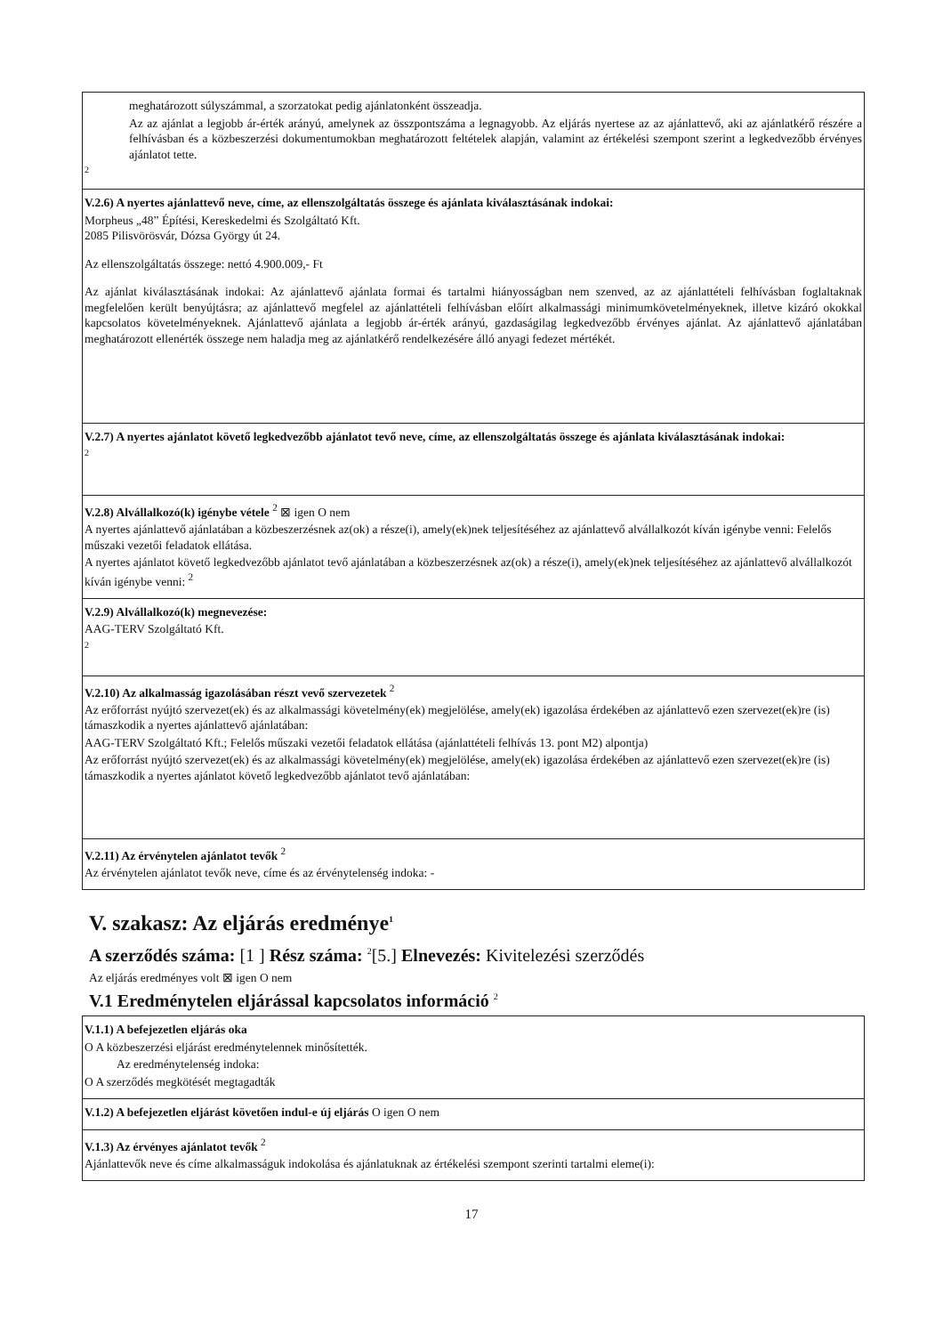meghatározott súlyszámmal, a szorzatokat pedig ajánlatonként összeadja.
Az az ajánlat a legjobb ár-érték arányú, amelynek az összpontszáma a legnagyobb. Az eljárás nyertese az az ajánlattevő, aki az ajánlatkérő részére a felhívásban és a közbeszerzési dokumentumokban meghatározott feltételek alapján, valamint az értékelési szempont szerint a legkedvezőbb érvényes ajánlatot tette.
2
V.2.6) A nyertes ajánlattevő neve, címe, az ellenszolgáltatás összege és ajánlata kiválasztásának indokai:
Morpheus „48” Építési, Kereskedelmi és Szolgáltató Kft.
2085 Pilisvörösvár, Dózsa György út 24.
Az ellenszolgáltatás összege: nettó 4.900.009,- Ft
Az ajánlat kiválasztásának indokai: Az ajánlattevő ajánlata formai és tartalmi hiányosságban nem szenved, az az ajánlattételi felhívásban foglaltaknak megfelelően került benyújtásra; az ajánlattevő megfelel az ajánlattételi felhívásban előírt alkalmassági minimumkövetelményeknek, illetve kizáró okokkal kapcsolatos követelményeknek. Ajánlattevő ajánlata a legjobb ár-érték arányú, gazdaságilag legkedvezőbb érvényes ajánlat. Az ajánlattevő ajánlatában meghatározott ellenérték összege nem haladja meg az ajánlatkérő rendelkezésére álló anyagi fedezet mértékét.
V.2.7) A nyertes ajánlatot követő legkedvezőbb ajánlatot tevő neve, címe, az ellenszolgáltatás összege és ajánlata kiválasztásának indokai:
2
V.2.8) Alvállalkozó(k) igénybe vétele <sup>2</sup> ⊠ igen O nem
A nyertes ajánlattevő ajánlatában a közbeszerzésnek az(ok) a része(i), amely(ek)nek teljesítéséhez az ajánlattevő alvállalkozót kíván igénybe venni: Felelős műszaki vezetői feladatok ellátása.
A nyertes ajánlatot követő legkedvezőbb ajánlatot tevő ajánlatában a közbeszerzésnek az(ok) a része(i), amely(ek)nek teljesítéséhez az ajánlattevő alvállalkozót kíván igénybe venni: <sup>2</sup>
V.2.9) Alvállalkozó(k) megnevezése:
AAG-TERV Szolgáltató Kft.
2
V.2.10) Az alkalmasság igazolásában részt vevő szervezetek <sup>2</sup>
Az erőforrást nyújtó szervezet(ek) és az alkalmassági követelmény(ek) megjelölése, amely(ek) igazolása érdekében az ajánlattevő ezen szervezet(ek)re (is) támaszkodik a nyertes ajánlattevő ajánlatában:
AAG-TERV Szolgáltató Kft.; Felelős műszaki vezetői feladatok ellátása (ajánlattételi felhívás 13. pont M2) alpontja)
Az erőforrást nyújtó szervezet(ek) és az alkalmassági követelmény(ek) megjelölése, amely(ek) igazolása érdekében az ajánlattevő ezen szervezet(ek)re (is) támaszkodik a nyertes ajánlatot követő legkedvezőbb ajánlatot tevő ajánlatában:
V.2.11) Az érvénytelen ajánlatot tevők <sup>2</sup>
Az érvénytelen ajánlatot tevők neve, címe és az érvénytelenség indoka: -
V. szakasz: Az eljárás eredménye<sup>1</sup>
A szerződés száma: [1 ] Rész száma: <sup>2</sup>[5.] Elnevezés: Kivitelezési szerződés
Az eljárás eredményes volt ⊠ igen O nem
V.1 Eredménytelen eljárással kapcsolatos információ <sup>2</sup>
V.1.1) A befejezetlen eljárás oka
O A közbeszerzési eljárást eredménytelennek minősítették.
Az eredménytelenség indoka:
O A szerződés megkötését megtagadták
V.1.2) A befejezetlen eljárást követően indul-e új eljárás O igen O nem
V.1.3) Az érvényes ajánlatot tevők <sup>2</sup>
Ajánlattevők neve és címe alkalmasságuk indokolása és ajánlatuknak az értékelési szempont szerinti tartalmi eleme(i):
17